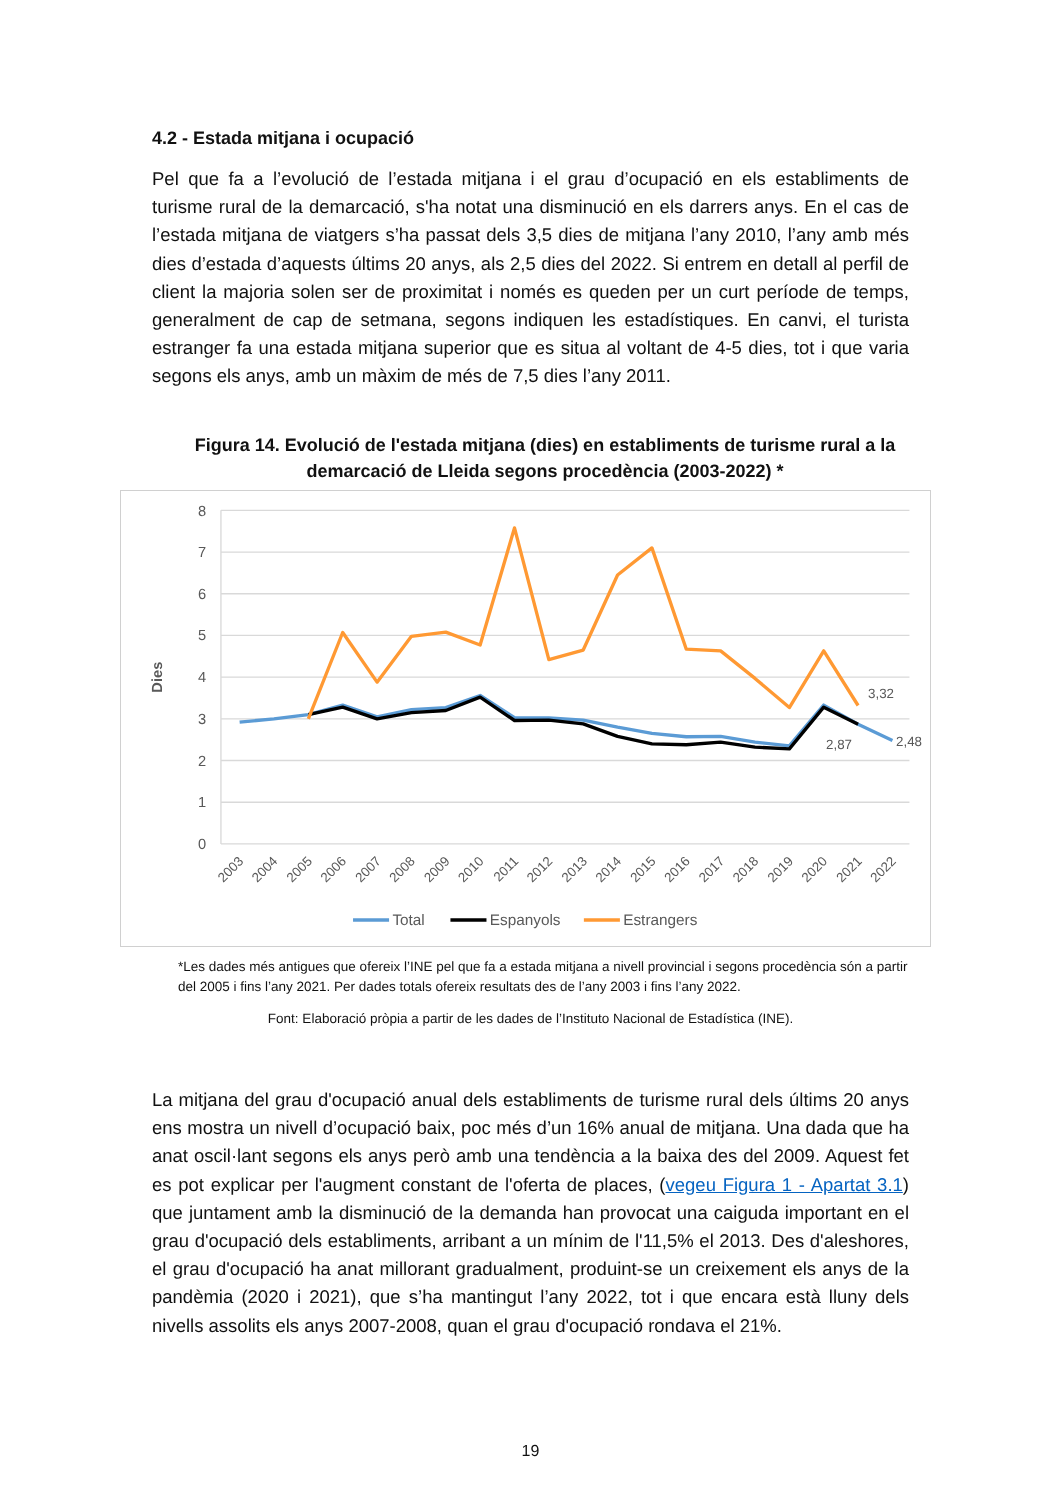4.2 - Estada mitjana i ocupació
Pel que fa a l’evolució de l’estada mitjana i el grau d’ocupació en els establiments de turisme rural de la demarcació, s'ha notat una disminució en els darrers anys. En el cas de l’estada mitjana de viatgers s’ha passat dels 3,5 dies de mitjana l’any 2010, l’any amb més dies d’estada d’aquests últims 20 anys, als 2,5 dies del 2022. Si entrem en detall al perfil de client la majoria solen ser de proximitat i només es queden per un curt període de temps, generalment de cap de setmana, segons indiquen les estadístiques. En canvi, el turista estranger fa una estada mitjana superior que es situa al voltant de 4-5 dies, tot i que varia segons els anys, amb un màxim de més de 7,5 dies l’any 2011.
Figura 14. Evolució de l'estada mitjana (dies) en establiments de turisme rural a la demarcació de Lleida segons procedència (2003-2022) *
8
7
6
5
4
3
2
1
0
Dies
2003
2004
2005
2006
2007
2008
2009
2010
2011
2012
2013
2014
2015
2016
2017
2018
2019
2020
2021
2022
3,32
2,48
2,87
Total
Espanyols
Estrangers
*Les dades més antigues que ofereix l’INE pel que fa a estada mitjana a nivell provincial i segons procedència són a partir del 2005 i fins l’any 2021. Per dades totals ofereix resultats des de l’any 2003 i fins l’any 2022.
Font: Elaboració pròpia a partir de les dades de l’Instituto Nacional de Estadística (INE).
La mitjana del grau d'ocupació anual dels establiments de turisme rural dels últims 20 anys ens mostra un nivell d’ocupació baix, poc més d’un 16% anual de mitjana. Una dada que ha anat oscil·lant segons els anys però amb una tendència a la baixa des del 2009. Aquest fet es pot explicar per l'augment constant de l'oferta de places, (vegeu Figura 1 - Apartat 3.1) que juntament amb la disminució de la demanda han provocat una caiguda important en el grau d'ocupació dels establiments, arribant a un mínim de l'11,5% el 2013. Des d'aleshores, el grau d'ocupació ha anat millorant gradualment, produint-se un creixement els anys de la pandèmia (2020 i 2021), que s’ha mantingut l’any 2022, tot i que encara està lluny dels nivells assolits els anys 2007-2008, quan el grau d'ocupació rondava el 21%.
19